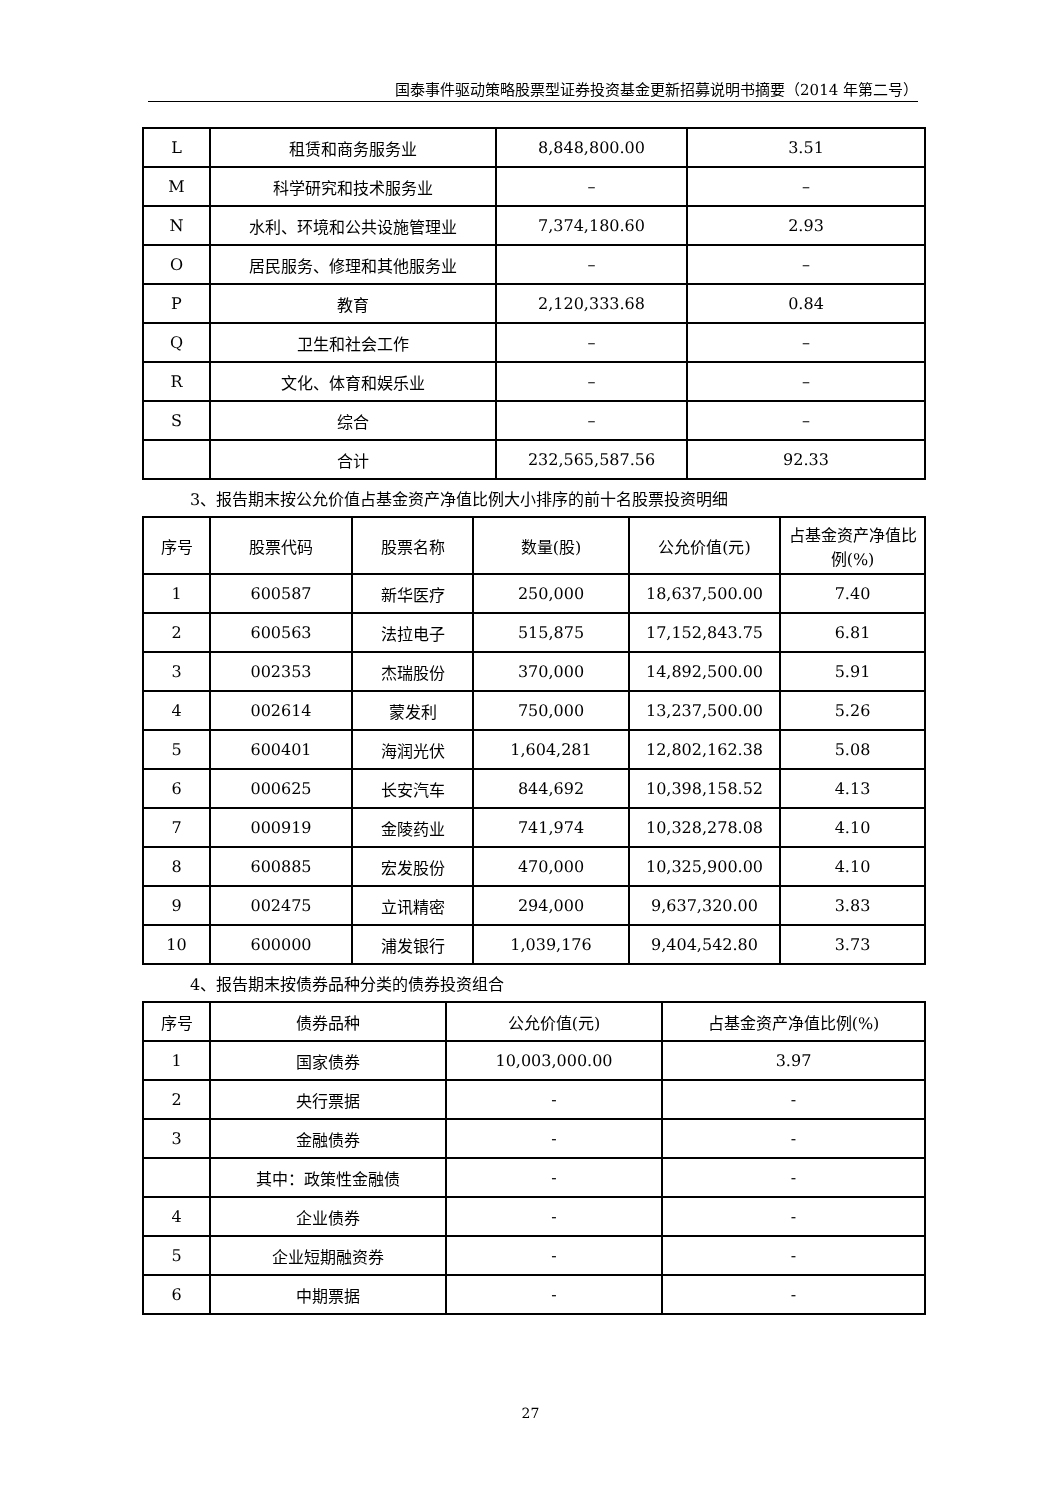国泰事件驱动策略股票型证券投资基金更新招募说明书摘要（2014 年第二号）
| L | 租赁和商务服务业 | 8,848,800.00 | 3.51 |
| M | 科学研究和技术服务业 | – | – |
| N | 水利、环境和公共设施管理业 | 7,374,180.60 | 2.93 |
| O | 居民服务、修理和其他服务业 | – | – |
| P | 教育 | 2,120,333.68 | 0.84 |
| Q | 卫生和社会工作 | – | – |
| R | 文化、体育和娱乐业 | – | – |
| S | 综合 | – | – |
| | 合计 | 232,565,587.56 | 92.33 |
3、报告期末按公允价值占基金资产净值比例大小排序的前十名股票投资明细
| 序号 | 股票代码 | 股票名称 | 数量(股) | 公允价值(元) | 占基金资产净值比例(%) |
| --- | --- | --- | --- | --- | --- |
| 1 | 600587 | 新华医疗 | 250,000 | 18,637,500.00 | 7.40 |
| 2 | 600563 | 法拉电子 | 515,875 | 17,152,843.75 | 6.81 |
| 3 | 002353 | 杰瑞股份 | 370,000 | 14,892,500.00 | 5.91 |
| 4 | 002614 | 蒙发利 | 750,000 | 13,237,500.00 | 5.26 |
| 5 | 600401 | 海润光伏 | 1,604,281 | 12,802,162.38 | 5.08 |
| 6 | 000625 | 长安汽车 | 844,692 | 10,398,158.52 | 4.13 |
| 7 | 000919 | 金陵药业 | 741,974 | 10,328,278.08 | 4.10 |
| 8 | 600885 | 宏发股份 | 470,000 | 10,325,900.00 | 4.10 |
| 9 | 002475 | 立讯精密 | 294,000 | 9,637,320.00 | 3.83 |
| 10 | 600000 | 浦发银行 | 1,039,176 | 9,404,542.80 | 3.73 |
4、报告期末按债券品种分类的债券投资组合
| 序号 | 债券品种 | 公允价值(元) | 占基金资产净值比例(%) |
| --- | --- | --- | --- |
| 1 | 国家债券 | 10,003,000.00 | 3.97 |
| 2 | 央行票据 | - | - |
| 3 | 金融债券 | - | - |
| | 其中：政策性金融债 | - | - |
| 4 | 企业债券 | - | - |
| 5 | 企业短期融资券 | - | - |
| 6 | 中期票据 | - | - |
27